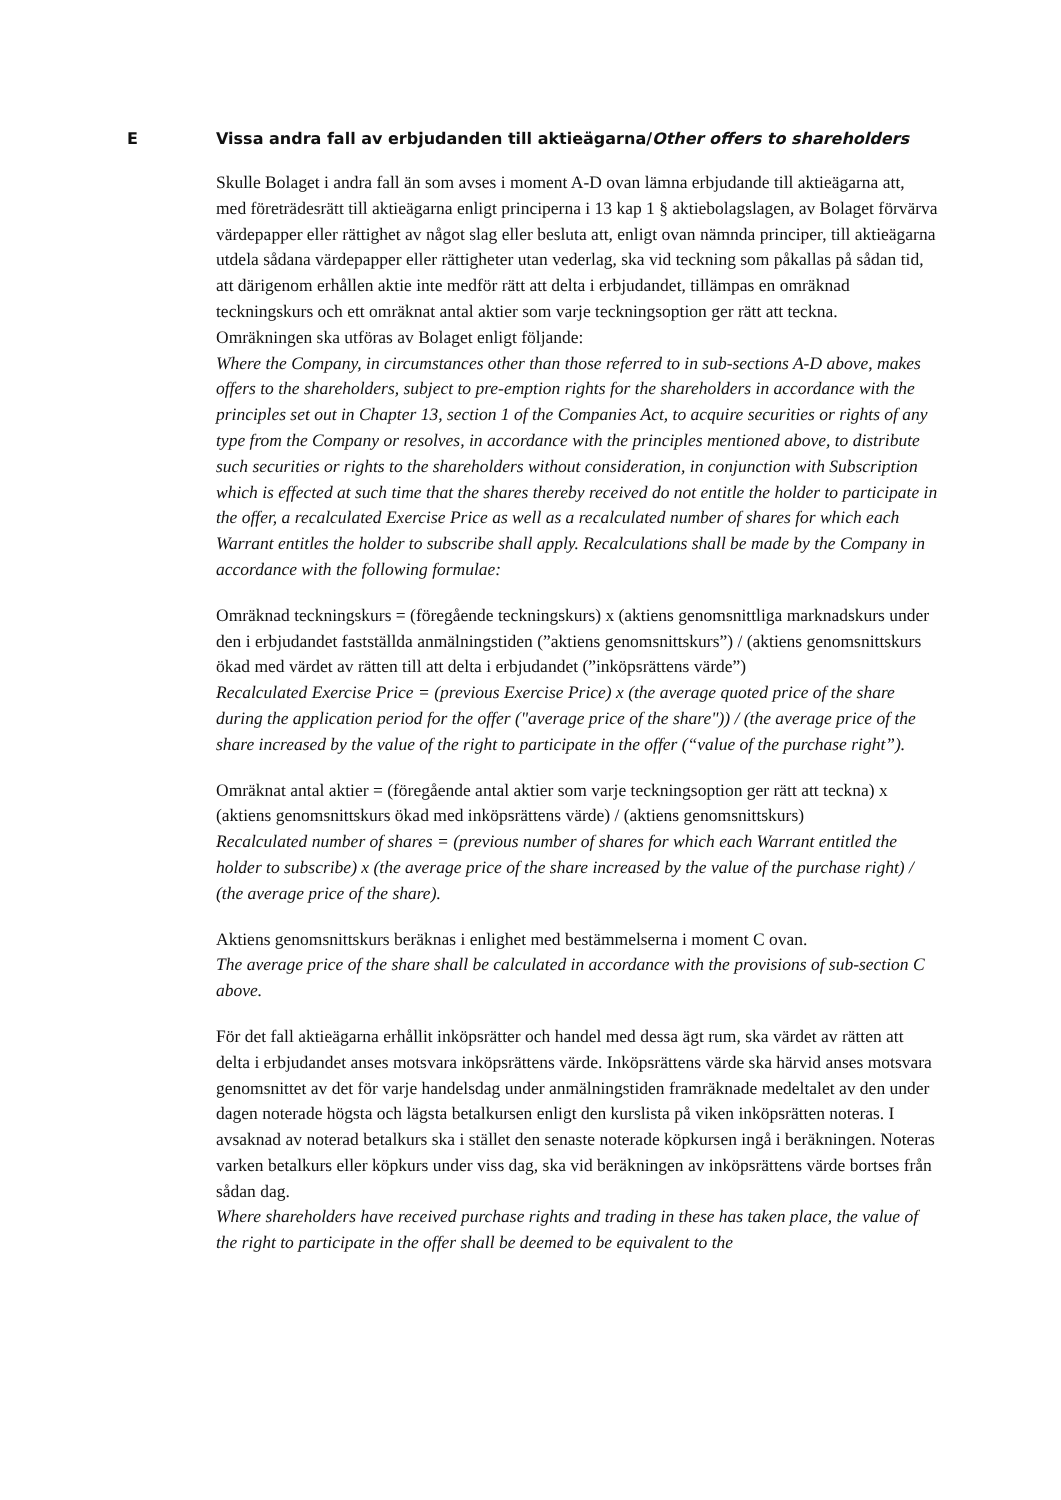E Vissa andra fall av erbjudanden till aktieägarna/Other offers to shareholders
Skulle Bolaget i andra fall än som avses i moment A-D ovan lämna erbjudande till aktieägarna att, med företrädesrätt till aktieägarna enligt principerna i 13 kap 1 § aktiebolagslagen, av Bolaget förvärva värdepapper eller rättighet av något slag eller besluta att, enligt ovan nämnda principer, till aktieägarna utdela sådana värdepapper eller rättigheter utan vederlag, ska vid teckning som påkallas på sådan tid, att därigenom erhållen aktie inte medför rätt att delta i erbjudandet, tillämpas en omräknad teckningskurs och ett omräknat antal aktier som varje teckningsoption ger rätt att teckna. Omräkningen ska utföras av Bolaget enligt följande:
Where the Company, in circumstances other than those referred to in sub-sections A-D above, makes offers to the shareholders, subject to pre-emption rights for the shareholders in accordance with the principles set out in Chapter 13, section 1 of the Companies Act, to acquire securities or rights of any type from the Company or resolves, in accordance with the principles mentioned above, to distribute such securities or rights to the shareholders without consideration, in conjunction with Subscription which is effected at such time that the shares thereby received do not entitle the holder to participate in the offer, a recalculated Exercise Price as well as a recalculated number of shares for which each Warrant entitles the holder to subscribe shall apply. Recalculations shall be made by the Company in accordance with the following formulae:
Omräknad teckningskurs = (föregående teckningskurs) x (aktiens genomsnittliga marknadskurs under den i erbjudandet fastställda anmälningstiden (”aktiens genomsnittskurs”) / (aktiens genomsnittskurs ökad med värdet av rätten till att delta i erbjudandet (”inköpsrättens värde”)
Recalculated Exercise Price = (previous Exercise Price) x (the average quoted price of the share during the application period for the offer ("average price of the share")) / (the average price of the share increased by the value of the right to participate in the offer (“value of the purchase right”).
Omräknat antal aktier = (föregående antal aktier som varje teckningsoption ger rätt att teckna) x (aktiens genomsnittskurs ökad med inköpsrättens värde) / (aktiens genomsnittskurs)
Recalculated number of shares = (previous number of shares for which each Warrant entitled the holder to subscribe) x (the average price of the share increased by the value of the purchase right) / (the average price of the share).
Aktiens genomsnittskurs beräknas i enlighet med bestämmelserna i moment C ovan.
The average price of the share shall be calculated in accordance with the provisions of sub-section C above.
För det fall aktieägarna erhållit inköpsrätter och handel med dessa ägt rum, ska värdet av rätten att delta i erbjudandet anses motsvara inköpsrättens värde. Inköpsrättens värde ska härvid anses motsvara genomsnittet av det för varje handelsdag under anmälningstiden framräknade medeltalet av den under dagen noterade högsta och lägsta betalkursen enligt den kurslista på viken inköpsrätten noteras. I avsaknad av noterad betalkurs ska i stället den senaste noterade köpkursen ingå i beräkningen. Noteras varken betalkurs eller köpkurs under viss dag, ska vid beräkningen av inköpsrättens värde bortses från sådan dag.
Where shareholders have received purchase rights and trading in these has taken place, the value of the right to participate in the offer shall be deemed to be equivalent to the